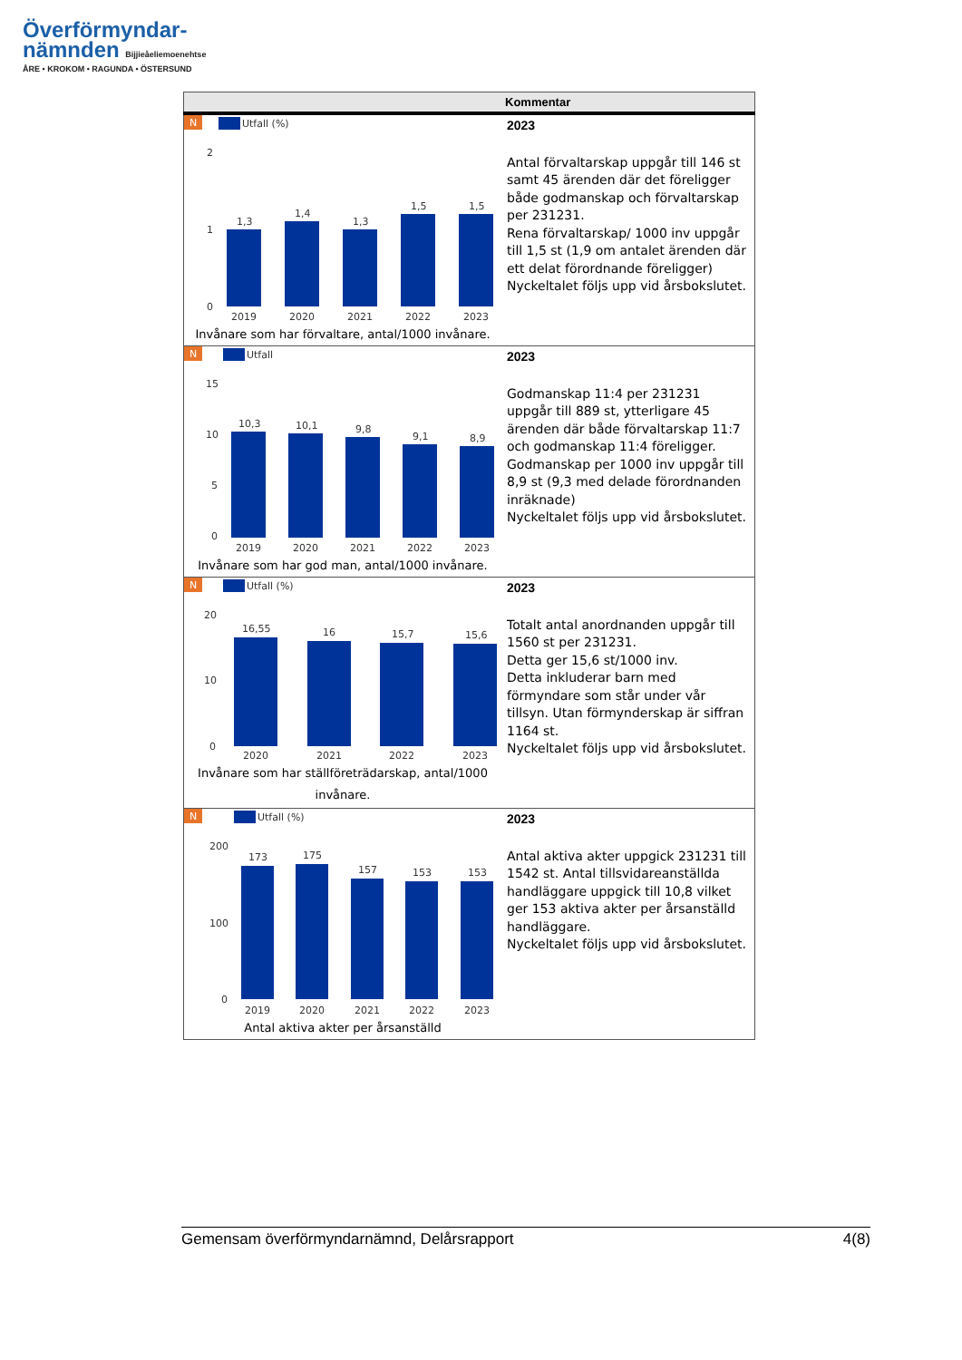Överförmyndar-
nämnden Bijjieåeliemoenehtse
ÅRE • KROKOM • RAGUNDA • ÖSTERSUND
| | Kommentar |
| --- | --- |
| N Utfall (%) 2 1 0 1,3 1,4 1,3 1,5 1,5 2019 2020 2021 2022 2023 Invånare som har förvaltare, antal/1000 invånare. | 2023 Antal förvaltarskap uppgår till 146 st samt 45 ärenden där det föreligger både godmanskap och förvaltarskap per 231231. Rena förvaltarskap/ 1000 inv uppgår till 1,5 st (1,9 om antalet ärenden där ett delat förordnande föreligger) Nyckeltalet följs upp vid årsbokslutet. |
| N Utfall 15 10 5 0 10,3 10,1 9,8 9,1 8,9 2019 2020 2021 2022 2023 Invånare som har god man, antal/1000 invånare. | 2023 Godmanskap 11:4 per 231231 uppgår till 889 st, ytterligare 45 ärenden där både förvaltarskap 11:7 och godmanskap 11:4 föreligger. Godmanskap per 1000 inv uppgår till 8,9 st (9,3 med delade förordnanden inräknade) Nyckeltalet följs upp vid årsbokslutet. |
| N Utfall (%) 20 10 0 16,55 16 15,7 15,6 2020 2021 2022 2023 Invånare som har ställföreträdarskap, antal/1000 invånare. | 2023 Totalt antal anordnanden uppgår till 1560 st per 231231. Detta ger 15,6 st/1000 inv. Detta inkluderar barn med förmyndare som står under vår tillsyn. Utan förmynderskap är siffran 1164 st. Nyckeltalet följs upp vid årsbokslutet. |
| N Utfall (%) 200 100 0 173 175 157 153 153 2019 2020 2021 2022 2023 Antal aktiva akter per årsanställd | 2023 Antal aktiva akter uppgick 231231 till 1542 st. Antal tillsvidareanställda handläggare uppgick till 10,8 vilket ger 153 aktiva akter per årsanställd handläggare. Nyckeltalet följs upp vid årsbokslutet. |
Gemensam överförmyndarnämnd, Delårsrapport 4(8)